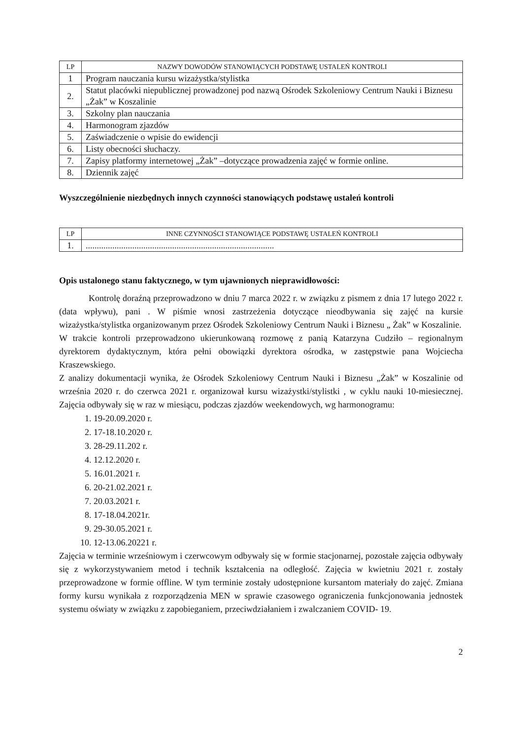| LP | NAZWY DOWODÓW STANOWIĄCYCH PODSTAWĘ USTALEŃ KONTROLI |
| --- | --- |
| 1 | Program nauczania kursu wizażystka/stylistka |
| 2. | Statut placówki niepublicznej prowadzonej pod nazwą Ośrodek Szkoleniowy Centrum Nauki i Biznesu „Żak” w Koszalinie |
| 3. | Szkolny plan nauczania |
| 4. | Harmonogram zjazdów |
| 5. | Zaświadczenie o wpisie do ewidencji |
| 6. | Listy obecności słuchaczy. |
| 7. | Zapisy platformy internetowej „Żak” –dotyczące prowadzenia zajęć w formie online. |
| 8. | Dziennik zajęć |
Wyszczególnienie niezbędnych innych czynności stanowiących podstawę ustaleń kontroli
| LP | INNE CZYNNOŚCI STANOWIĄCE PODSTAWĘ USTALEŃ KONTROLI |
| --- | --- |
| 1. | ..................................................................................... |
Opis ustalonego stanu faktycznego, w tym ujawnionych nieprawidłowości:
Kontrolę doraźną przeprowadzono w dniu 7 marca 2022 r. w związku z pismem z dnia 17 lutego 2022 r. (data wpływu), pani . W piśmie wnosi zastrzeżenia dotyczące nieodbywania się zajęć na kursie wizażystka/stylistka organizowanym przez Ośrodek Szkoleniowy Centrum Nauki i Biznesu „ Żak” w Koszalinie.
W trakcie kontroli przeprowadzono ukierunkowaną rozmowę z panią Katarzyna Cudziło – regionalnym dyrektorem dydaktycznym, która pełni obowiązki dyrektora ośrodka, w zastępstwie pana Wojciecha Kraszewskiego.
Z analizy dokumentacji wynika, że Ośrodek Szkoleniowy Centrum Nauki i Biznesu „Żak” w Koszalinie od września 2020 r. do czerwca 2021 r. organizował kursu wizażystki/stylistki , w cyklu nauki 10-miesiecznej. Zajęcia odbywały się w raz w miesiącu, podczas zjazdów weekendowych, wg harmonogramu:
1. 19-20.09.2020 r.
2. 17-18.10.2020 r.
3. 28-29.11.202 r.
4. 12.12.2020 r.
5. 16.01.2021 r.
6. 20-21.02.2021 r.
7. 20.03.2021 r.
8. 17-18.04.2021r.
9. 29-30.05.2021 r.
10. 12-13.06.20221 r.
Zajęcia w terminie wrześniowym i czerwcowym odbywały się w formie stacjonarnej, pozostałe zajęcia odbywały się z wykorzystywaniem metod i technik kształcenia na odległość. Zajęcia w kwietniu 2021 r. zostały przeprowadzone w formie offline. W tym terminie zostały udostępnione kursantom materiały do zajęć. Zmiana formy kursu wynikała z rozporządzenia MEN w sprawie czasowego ograniczenia funkcjonowania jednostek systemu oświaty w związku z zapobieganiem, przeciwdziałaniem i zwalczaniem COVID- 19.
2